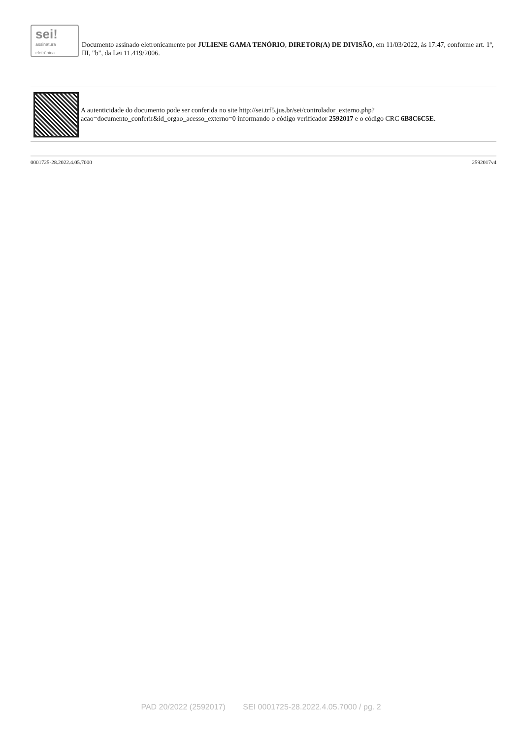sei!
assinatura
eletrônica
Documento assinado eletronicamente por JULIENE GAMA TENÓRIO, DIRETOR(A) DE DIVISÃO, em 11/03/2022, às 17:47, conforme art. 1º, III, "b", da Lei 11.419/2006.
A autenticidade do documento pode ser conferida no site http://sei.trf5.jus.br/sei/controlador_externo.php?acao=documento_conferir&id_orgao_acesso_externo=0 informando o código verificador 2592017 e o código CRC 6B8C6C5E.
0001725-28.2022.4.05.7000 2592017v4
PAD 20/2022 (2592017) SEI 0001725-28.2022.4.05.7000 / pg. 2